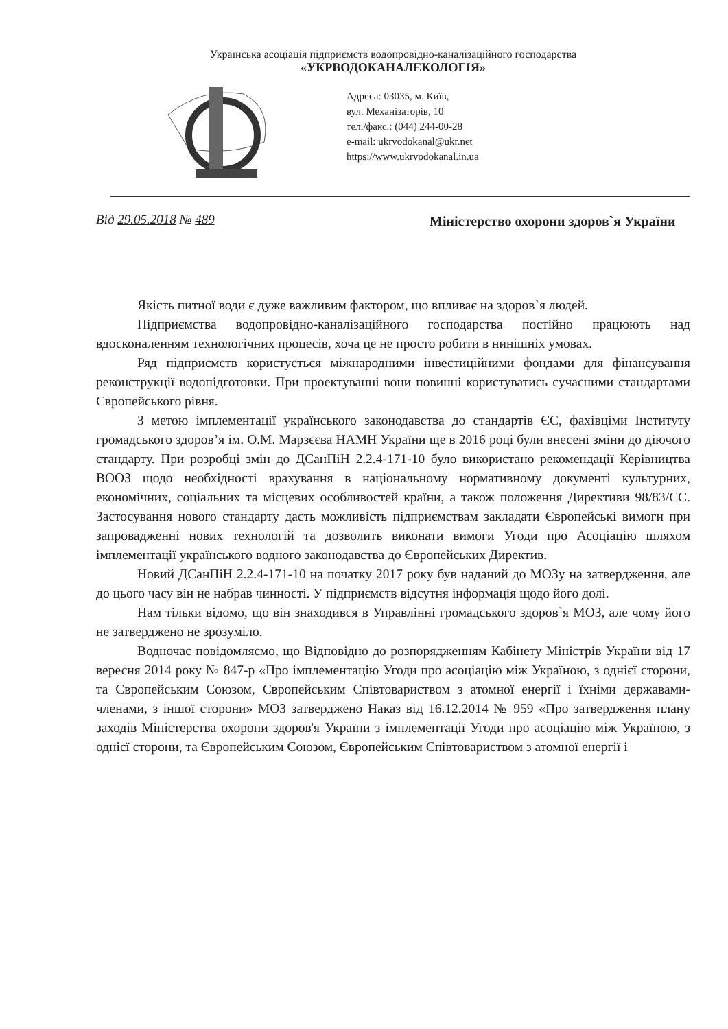Українська асоціація підприємств водопровідно-каналізаційного господарства
«УКРВОДОКАНАЛЕКОЛОГІЯ»
Адреса: 03035, м. Київ,
вул. Механізаторів, 10
тел./факс.: (044) 244-00-28
e-mail: ukrvodokanal@ukr.net
https://www.ukrvodokanal.in.ua
Від 29.05.2018 № 489
Міністерство охорони здоров`я України
Якість питної води є дуже важливим фактором, що впливає на здоров`я людей.
Підприємства водопровідно-каналізаційного господарства постійно працюють над вдосконаленням технологічних процесів, хоча це не просто робити в нинішніх умовах.
Ряд підприємств користується міжнародними інвестиційними фондами для фінансування реконструкції водопідготовки. При проектуванні вони повинні користуватись сучасними стандартами Європейського рівня.
З метою імплементації українського законодавства до стандартів ЄС, фахівціми Інституту громадського здоров’я ім. О.М. Марзєєва НАМН України ще в 2016 році були внесені зміни до діючого стандарту. При розробці змін до ДСанПіН 2.2.4-171-10 було використано рекомендації Керівництва ВООЗ щодо необхідності врахування в національному нормативному документі культурних, економічних, соціальних та місцевих особливостей країни, а також положення Директиви 98/83/ЄС. Застосування нового стандарту дасть можливість підприємствам закладати Європейські вимоги при запровадженні нових технологій та дозволить виконати вимоги Угоди про Асоціацію шляхом імплементації українського водного законодавства до Європейських Директив.
Новий ДСанПіН 2.2.4-171-10 на початку 2017 року був наданий до МОЗу на затвердження, але до цього часу він не набрав чинності. У підприємств відсутня інформація щодо його долі.
Нам тільки відомо, що він знаходився в Управлінні громадського здоров`я МОЗ, але чому його не затверджено не зрозуміло.
Водночас повідомляємо, що Відповідно до розпорядженням Кабінету Міністрів України від 17 вересня 2014 року № 847-р «Про імплементацію Угоди про асоціацію між Україною, з однієї сторони, та Європейським Союзом, Європейським Співтовариством з атомної енергії і їхніми державами-членами, з іншої сторони» МОЗ затверджено Наказ від 16.12.2014 № 959 «Про затвердження плану заходів Міністерства охорони здоров'я України з імплементації Угоди про асоціацію між Україною, з однієї сторони, та Європейським Союзом, Європейським Співтовариством з атомної енергії і